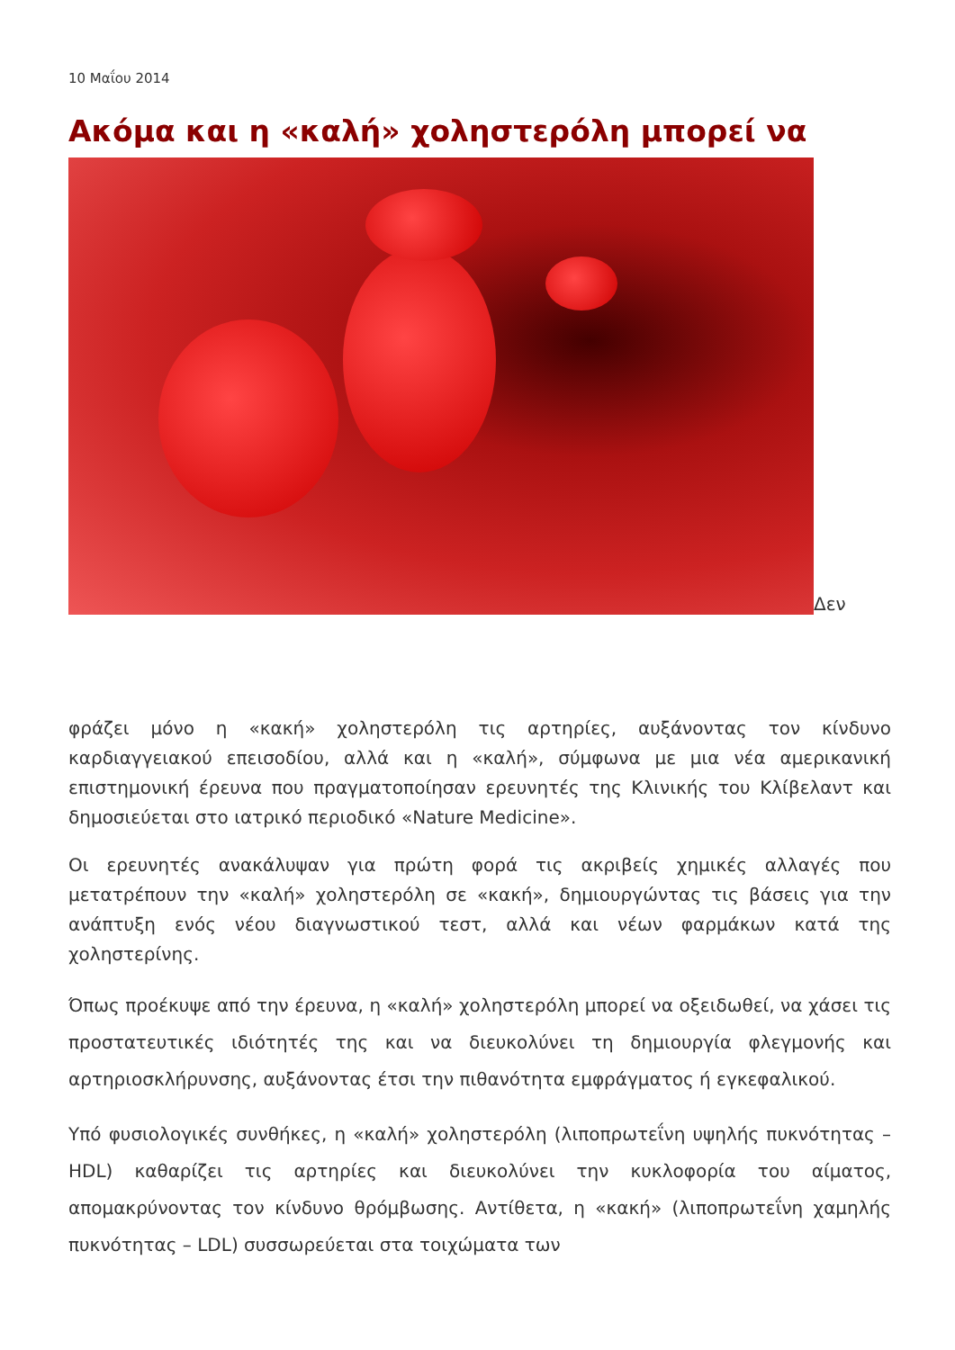10 Μαΐου 2014
Ακόμα και η «καλή» χοληστερόλη μπορεί να
Δεν
φράζει μόνο η «κακή» χοληστερόλη τις αρτηρίες, αυξάνοντας τον κίνδυνο καρδιαγγειακού επεισοδίου, αλλά και η «καλή», σύμφωνα με μια νέα αμερικανική επιστημονική έρευνα που πραγματοποίησαν ερευνητές της Κλινικής του Κλίβελαντ και δημοσιεύεται στο ιατρικό περιοδικό «Nature Medicine».
Οι ερευνητές ανακάλυψαν για πρώτη φορά τις ακριβείς χημικές αλλαγές που μετατρέπουν την «καλή» χοληστερόλη σε «κακή», δημιουργώντας τις βάσεις για την ανάπτυξη ενός νέου διαγνωστικού τεστ, αλλά και νέων φαρμάκων κατά της χοληστερίνης.
Όπως προέκυψε από την έρευνα, η «καλή» χοληστερόλη μπορεί να οξειδωθεί, να χάσει τις προστατευτικές ιδιότητές της και να διευκολύνει τη δημιουργία φλεγμονής και αρτηριοσκλήρυνσης, αυξάνοντας έτσι την πιθανότητα εμφράγματος ή εγκεφαλικού.
Υπό φυσιολογικές συνθήκες, η «καλή» χοληστερόλη (λιποπρωτεΐνη υψηλής πυκνότητας – HDL) καθαρίζει τις αρτηρίες και διευκολύνει την κυκλοφορία του αίματος, απομακρύνοντας τον κίνδυνο θρόμβωσης. Αντίθετα, η «κακή» (λιποπρωτεΐνη χαμηλής πυκνότητας – LDL) συσσωρεύεται στα τοιχώματα των